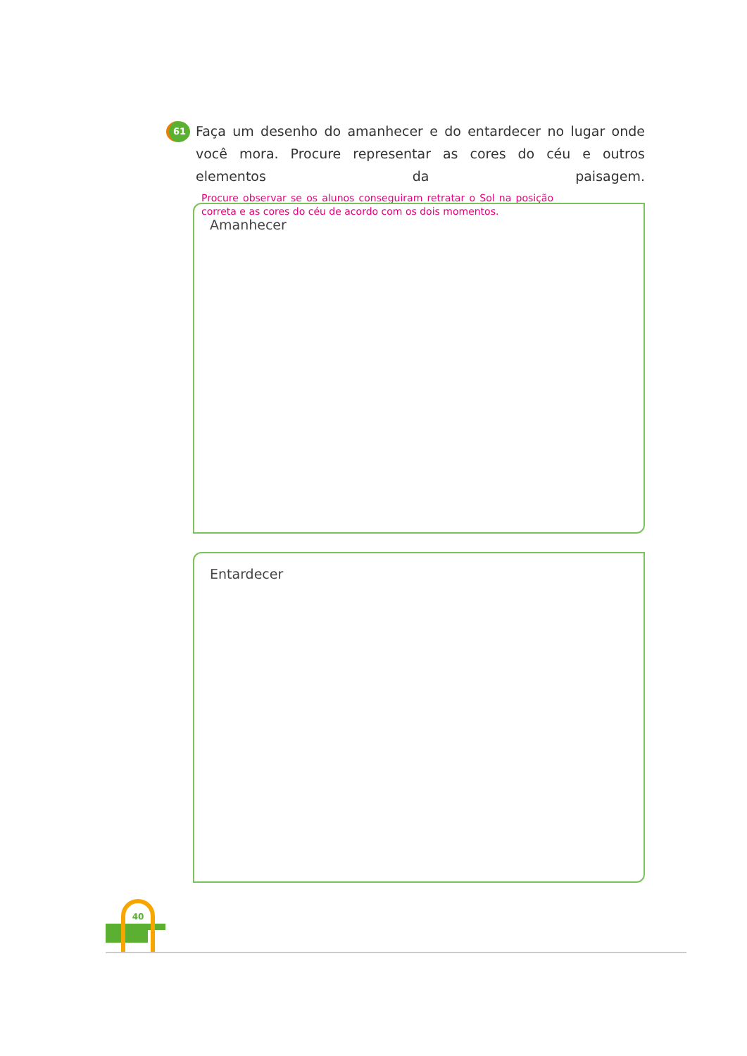61
Faça um desenho do amanhecer e do entardecer no lugar onde você mora. Procure representar as cores do céu e outros elementos da paisagem. Procure observar se os alunos conseguiram retratar o Sol na posição correta e as cores do céu de acordo com os dois momentos.
Amanhecer
Entardecer
40